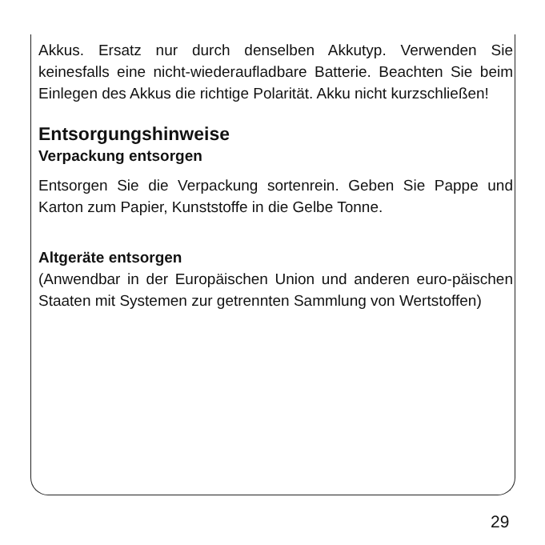Akkus. Ersatz nur durch denselben Akkutyp. Verwenden Sie keinesfalls eine nicht-wiederaufladbare Batterie. Beachten Sie beim Einlegen des Akkus die richtige Polarität. Akku nicht kurzschließen!
Entsorgungshinweise
Verpackung entsorgen
Entsorgen Sie die Verpackung sortenrein. Geben Sie Pappe und Karton zum Papier, Kunststoffe in die Gelbe Tonne.
Altgeräte entsorgen
(Anwendbar in der Europäischen Union und anderen euro-päischen Staaten mit Systemen zur getrennten Sammlung von Wertstoffen)
29